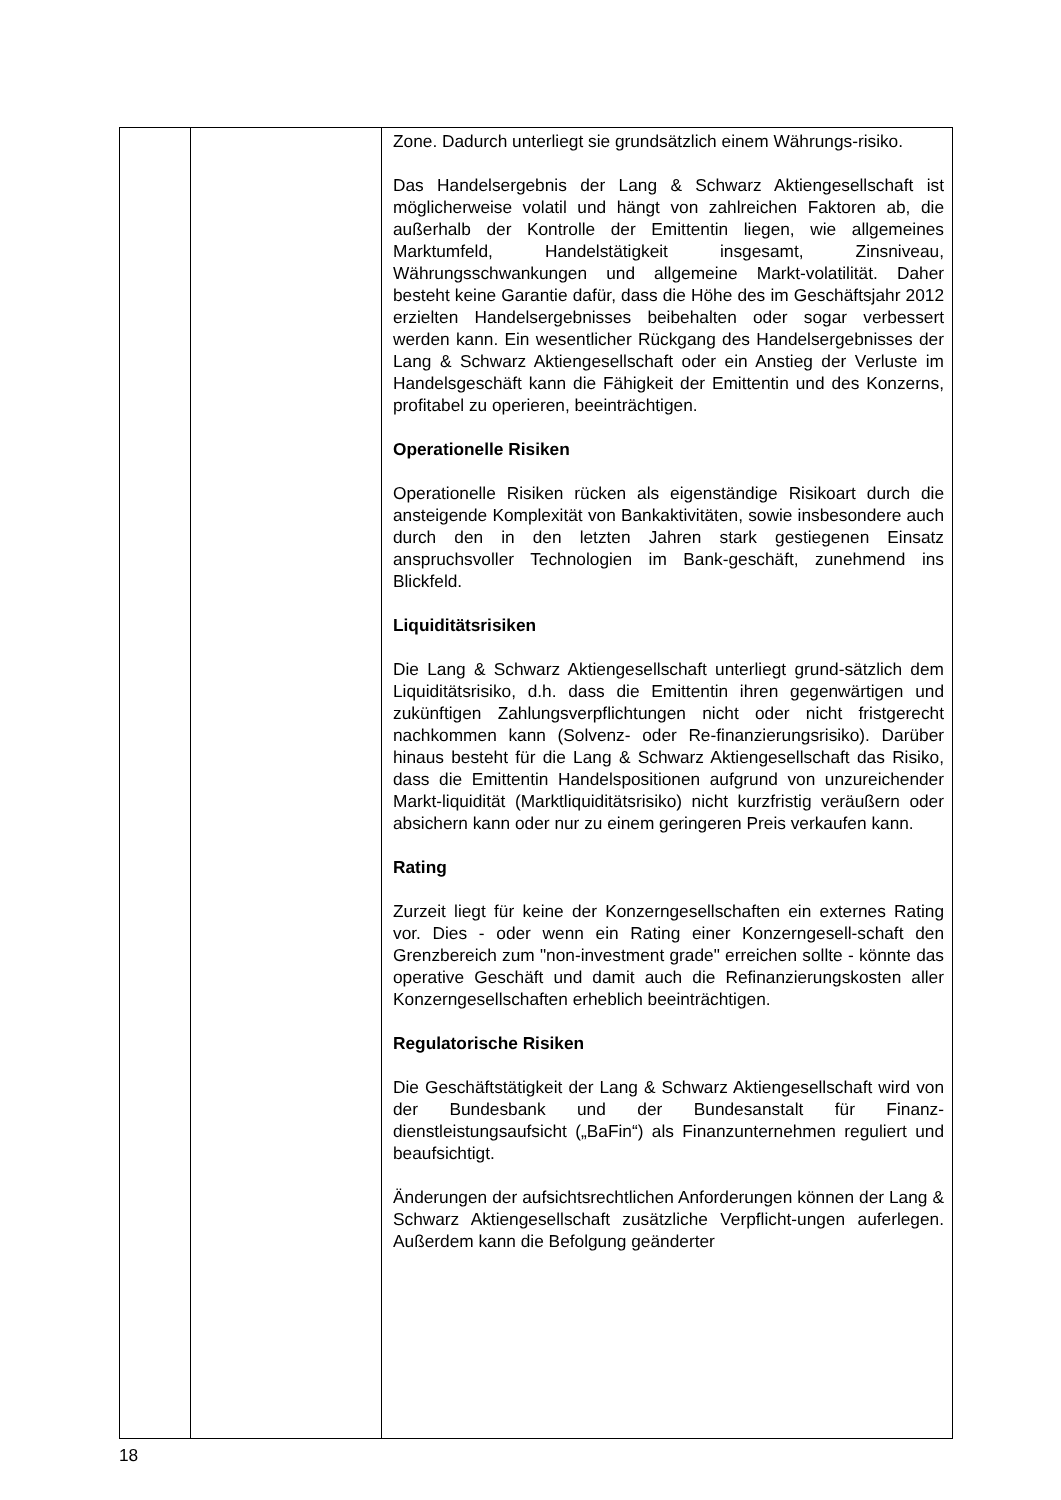| | | Zone. Dadurch unterliegt sie grundsätzlich einem Währungs-risiko. Das Handelsergebnis der Lang & Schwarz Aktiengesellschaft ist möglicherweise volatil und hängt von zahlreichen Faktoren ab, die außerhalb der Kontrolle der Emittentin liegen, wie allgemeines Marktumfeld, Handelstätigkeit insgesamt, Zinsniveau, Währungsschwankungen und allgemeine Markt-volatilität. Daher besteht keine Garantie dafür, dass die Höhe des im Geschäftsjahr 2012 erzielten Handelsergebnisses beibehalten oder sogar verbessert werden kann. Ein wesentlicher Rückgang des Handelsergebnisses der Lang & Schwarz Aktiengesellschaft oder ein Anstieg der Verluste im Handelsgeschäft kann die Fähigkeit der Emittentin und des Konzerns, profitabel zu operieren, beeinträchtigen. Operationelle Risiken Operationelle Risiken rücken als eigenständige Risikoart durch die ansteigende Komplexität von Bankaktivitäten, sowie insbesondere auch durch den in den letzten Jahren stark gestiegenen Einsatz anspruchsvoller Technologien im Bank-geschäft, zunehmend ins Blickfeld. Liquiditätsrisiken Die Lang & Schwarz Aktiengesellschaft unterliegt grund-sätzlich dem Liquiditätsrisiko, d.h. dass die Emittentin ihren gegenwärtigen und zukünftigen Zahlungsverpflichtungen nicht oder nicht fristgerecht nachkommen kann (Solvenz- oder Re-finanzierungsrisiko). Darüber hinaus besteht für die Lang & Schwarz Aktiengesellschaft das Risiko, dass die Emittentin Handelspositionen aufgrund von unzureichender Markt-liquidität (Marktliquiditätsrisiko) nicht kurzfristig veräußern oder absichern kann oder nur zu einem geringeren Preis verkaufen kann. Rating Zurzeit liegt für keine der Konzerngesellschaften ein externes Rating vor. Dies - oder wenn ein Rating einer Konzerngesell-schaft den Grenzbereich zum "non-investment grade" erreichen sollte - könnte das operative Geschäft und damit auch die Refinanzierungskosten aller Konzerngesellschaften erheblich beeinträchtigen. Regulatorische Risiken Die Geschäftstätigkeit der Lang & Schwarz Aktiengesellschaft wird von der Bundesbank und der Bundesanstalt für Finanz-dienstleistungsaufsicht („BaFin“) als Finanzunternehmen reguliert und beaufsichtigt. Änderungen der aufsichtsrechtlichen Anforderungen können der Lang & Schwarz Aktiengesellschaft zusätzliche Verpflicht-ungen auferlegen. Außerdem kann die Befolgung geänderter |
18